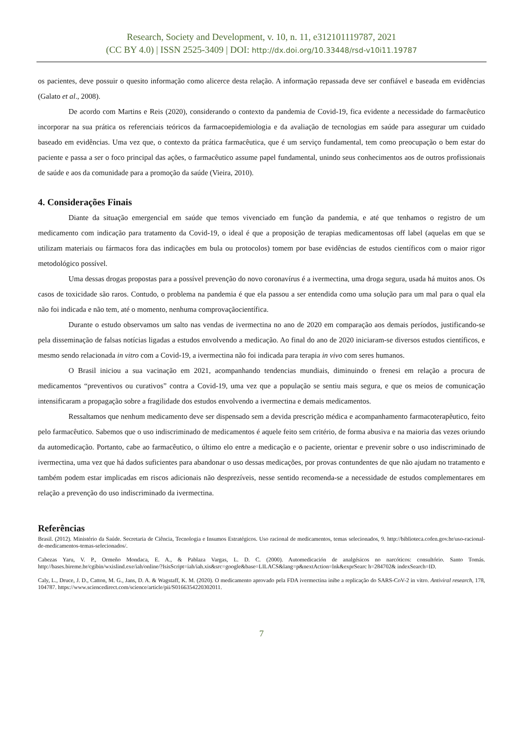Research, Society and Development, v. 10, n. 11, e312101119787, 2021
(CC BY 4.0) | ISSN 2525-3409 | DOI: http://dx.doi.org/10.33448/rsd-v10i11.19787
os pacientes, deve possuir o quesito informação como alicerce desta relação. A informação repassada deve ser confiável e baseada em evidências (Galato et al., 2008).
De acordo com Martins e Reis (2020), considerando o contexto da pandemia de Covid-19, fica evidente a necessidade do farmacêutico incorporar na sua prática os referenciais teóricos da farmacoepidemiologia e da avaliação de tecnologias em saúde para assegurar um cuidado baseado em evidências. Uma vez que, o contexto da prática farmacêutica, que é um serviço fundamental, tem como preocupação o bem estar do paciente e passa a ser o foco principal das ações, o farmacêutico assume papel fundamental, unindo seus conhecimentos aos de outros profissionais de saúde e aos da comunidade para a promoção da saúde (Vieira, 2010).
4. Considerações Finais
Diante da situação emergencial em saúde que temos vivenciado em função da pandemia, e até que tenhamos o registro de um medicamento com indicação para tratamento da Covid-19, o ideal é que a proposição de terapias medicamentosas off label (aquelas em que se utilizam materiais ou fármacos fora das indicações em bula ou protocolos) tomem por base evidências de estudos científicos com o maior rigor metodológico possível.
Uma dessas drogas propostas para a possível prevenção do novo coronavírus é a ivermectina, uma droga segura, usada há muitos anos. Os casos de toxicidade são raros. Contudo, o problema na pandemia é que ela passou a ser entendida como uma solução para um mal para o qual ela não foi indicada e não tem, até o momento, nenhuma comprovaçãocientífica.
Durante o estudo observamos um salto nas vendas de ivermectina no ano de 2020 em comparação aos demais períodos, justificando-se pela disseminação de falsas notícias ligadas a estudos envolvendo a medicação. Ao final do ano de 2020 iniciaram-se diversos estudos científicos, e mesmo sendo relacionada in vitro com a Covid-19, a ivermectina não foi indicada para terapia in vivo com seres humanos.
O Brasil iniciou a sua vacinação em 2021, acompanhando tendencias mundiais, diminuindo o frenesi em relação a procura de medicamentos “preventivos ou curativos” contra a Covid-19, uma vez que a população se sentiu mais segura, e que os meios de comunicação intensificaram a propagação sobre a fragilidade dos estudos envolvendo a ivermectina e demais medicamentos.
Ressaltamos que nenhum medicamento deve ser dispensado sem a devida prescrição médica e acompanhamento farmacoterapêutico, feito pelo farmacêutico. Sabemos que o uso indiscriminado de medicamentos é aquele feito sem critério, de forma abusiva e na maioria das vezes oriundo da automedicação. Portanto, cabe ao farmacêutico, o último elo entre a medicação e o paciente, orientar e prevenir sobre o uso indiscriminado de ivermectina, uma vez que há dados suficientes para abandonar o uso dessas medicações, por provas contundentes de que não ajudam no tratamento e também podem estar implicadas em riscos adicionais não desprezíveis, nesse sentido recomenda-se a necessidade de estudos complementares em relação a prevenção do uso indiscriminado da ivermectina.
Referências
Brasil. (2012). Ministério da Saúde. Secretaria de Ciência, Tecnologia e Insumos Estratégicos. Uso racional de medicamentos, temas selecionados, 9. http://biblioteca.cofen.gov.br/uso-racional-de-medicamentos-temas-selecionados/.
Cabezas Yaru, V. P., Ormeño Mondaca, E. A., & Pablaza Vargas, L. D. C. (2000). Automedicación de analgésicos no narcóticos: consultório. Santo Tomás. http://bases.bireme.br/cgibin/wxislind.exe/iah/online/?IsisScript=iah/iah.xis&src=google&base=LILACS&lang=p&nextAction=lnk&exprSearc h=284702& indexSearch=ID.
Caly, L., Druce, J. D., Catton, M. G., Jans, D. A. & Wagstaff, K. M. (2020). O medicamento aprovado pela FDA ivermectina inibe a replicação do SARS-CoV-2 in vitro. Antiviral research, 178, 104787. https://www.sciencedirect.com/science/article/pii/S0166354220302011.
7